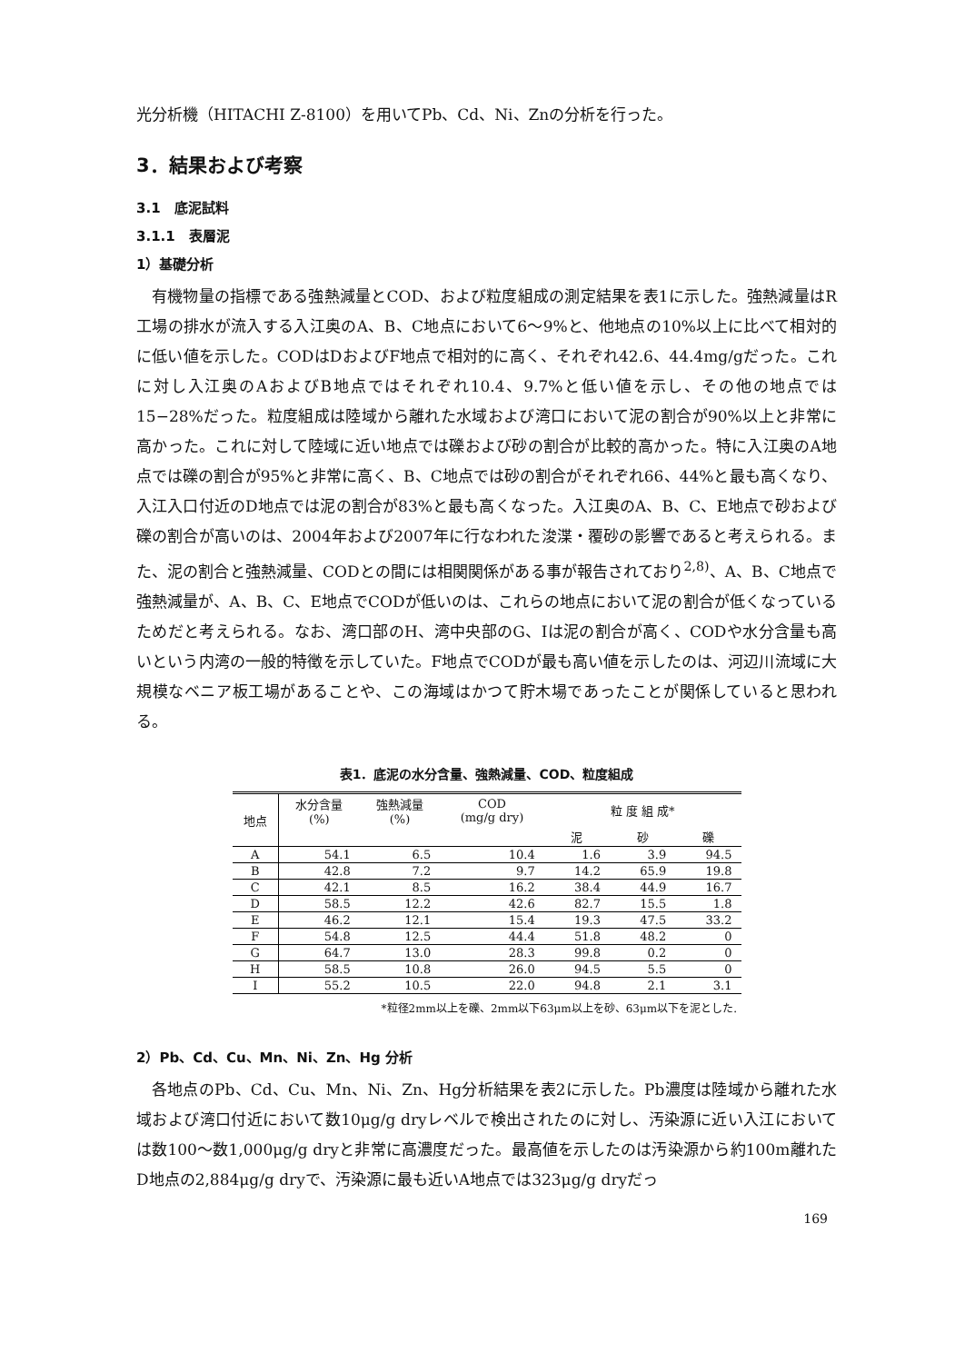光分析機（HITACHI Z-8100）を用いてPb、Cd、Ni、Znの分析を行った。
3．結果および考察
3.1　底泥試料
3.1.1　表層泥
1）基礎分析
有機物量の指標である強熱減量とCOD、および粒度組成の測定結果を表1に示した。強熱減量はR工場の排水が流入する入江奥のA、B、C地点において6～9%と、他地点の10%以上に比べて相対的に低い値を示した。CODはDおよびF地点で相対的に高く、それぞれ42.6、44.4mg/gだった。これに対し入江奥のAおよびB地点ではそれぞれ10.4、9.7%と低い値を示し、その他の地点では15−28%だった。粒度組成は陸域から離れた水域および湾口において泥の割合が90%以上と非常に高かった。これに対して陸域に近い地点では礫および砂の割合が比較的高かった。特に入江奥のA地点では礫の割合が95%と非常に高く、B、C地点では砂の割合がそれぞれ66、44%と最も高くなり、入江入口付近のD地点では泥の割合が83%と最も高くなった。入江奥のA、B、C、E地点で砂および礫の割合が高いのは、2004年および2007年に行なわれた浚渫・覆砂の影響であると考えられる。また、泥の割合と強熱減量、CODとの間には相関関係がある事が報告されており<sup>2,8)</sup>、A、B、C地点で強熱減量が、A、B、C、E地点でCODが低いのは、これらの地点において泥の割合が低くなっているためだと考えられる。なお、湾口部のH、湾中央部のG、Iは泥の割合が高く、CODや水分含量も高いという内湾の一般的特徴を示していた。F地点でCODが最も高い値を示したのは、河辺川流域に大規模なベニア板工場があることや、この海域はかつて貯木場であったことが関係していると思われる。
表1．底泥の水分含量、強熱減量、COD、粒度組成
| 地点 | 水分含量 (%) | 強熱減量 (%) | COD (mg/g dry) | 粒 度 組 成* | | |
| --- | --- | --- | --- | --- | --- | --- |
| | | | | 泥 | 砂 | 礫 |
| A | 54.1 | 6.5 | 10.4 | 1.6 | 3.9 | 94.5 |
| B | 42.8 | 7.2 | 9.7 | 14.2 | 65.9 | 19.8 |
| C | 42.1 | 8.5 | 16.2 | 38.4 | 44.9 | 16.7 |
| D | 58.5 | 12.2 | 42.6 | 82.7 | 15.5 | 1.8 |
| E | 46.2 | 12.1 | 15.4 | 19.3 | 47.5 | 33.2 |
| F | 54.8 | 12.5 | 44.4 | 51.8 | 48.2 | 0 |
| G | 64.7 | 13.0 | 28.3 | 99.8 | 0.2 | 0 |
| H | 58.5 | 10.8 | 26.0 | 94.5 | 5.5 | 0 |
| I | 55.2 | 10.5 | 22.0 | 94.8 | 2.1 | 3.1 |
*粒径2mm以上を礫、2mm以下63μm以上を砂、63μm以下を泥とした.
2）Pb、Cd、Cu、Mn、Ni、Zn、Hg 分析
各地点のPb、Cd、Cu、Mn、Ni、Zn、Hg分析結果を表2に示した。Pb濃度は陸域から離れた水域および湾口付近において数10μg/g dryレベルで検出されたのに対し、汚染源に近い入江においては数100～数1,000μg/g dryと非常に高濃度だった。最高値を示したのは汚染源から約100m離れたD地点の2,884μg/g dryで、汚染源に最も近いA地点では323μg/g dryだっ
169